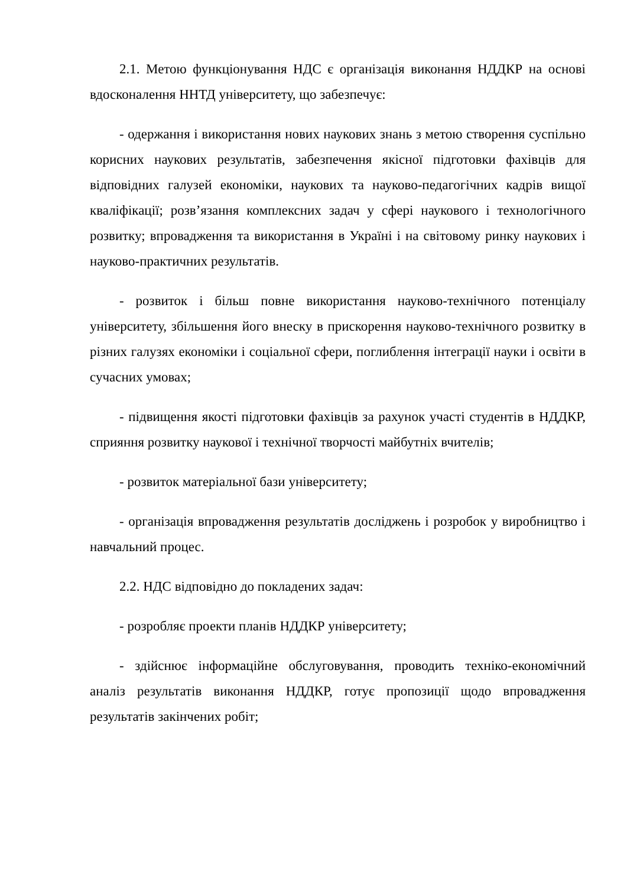2.1. Метою функціонування НДС є організація виконання НДДКР на основі вдосконалення ННТД університету, що забезпечує:
- одержання і використання нових наукових знань з метою створення суспільно корисних наукових результатів, забезпечення якісної підготовки фахівців для відповідних галузей економіки, наукових та науково-педагогічних кадрів вищої кваліфікації; розв’язання комплексних задач у сфері наукового і технологічного розвитку; впровадження та використання в Україні і на світовому ринку наукових і науково-практичних результатів.
- розвиток і більш повне використання науково-технічного потенціалу університету, збільшення його внеску в прискорення науково-технічного розвитку в різних галузях економіки і соціальної сфери, поглиблення інтеграції науки і освіти в сучасних умовах;
- підвищення якості підготовки фахівців за рахунок участі студентів в НДДКР, сприяння розвитку наукової і технічної творчості майбутніх вчителів;
- розвиток матеріальної бази університету;
- організація впровадження результатів досліджень і розробок у виробництво і навчальний процес.
2.2. НДС відповідно до покладених задач:
- розробляє проекти планів НДДКР університету;
- здійснює інформаційне обслуговування, проводить техніко-економічний аналіз результатів виконання НДДКР, готує пропозиції щодо впровадження результатів закінчених робіт;